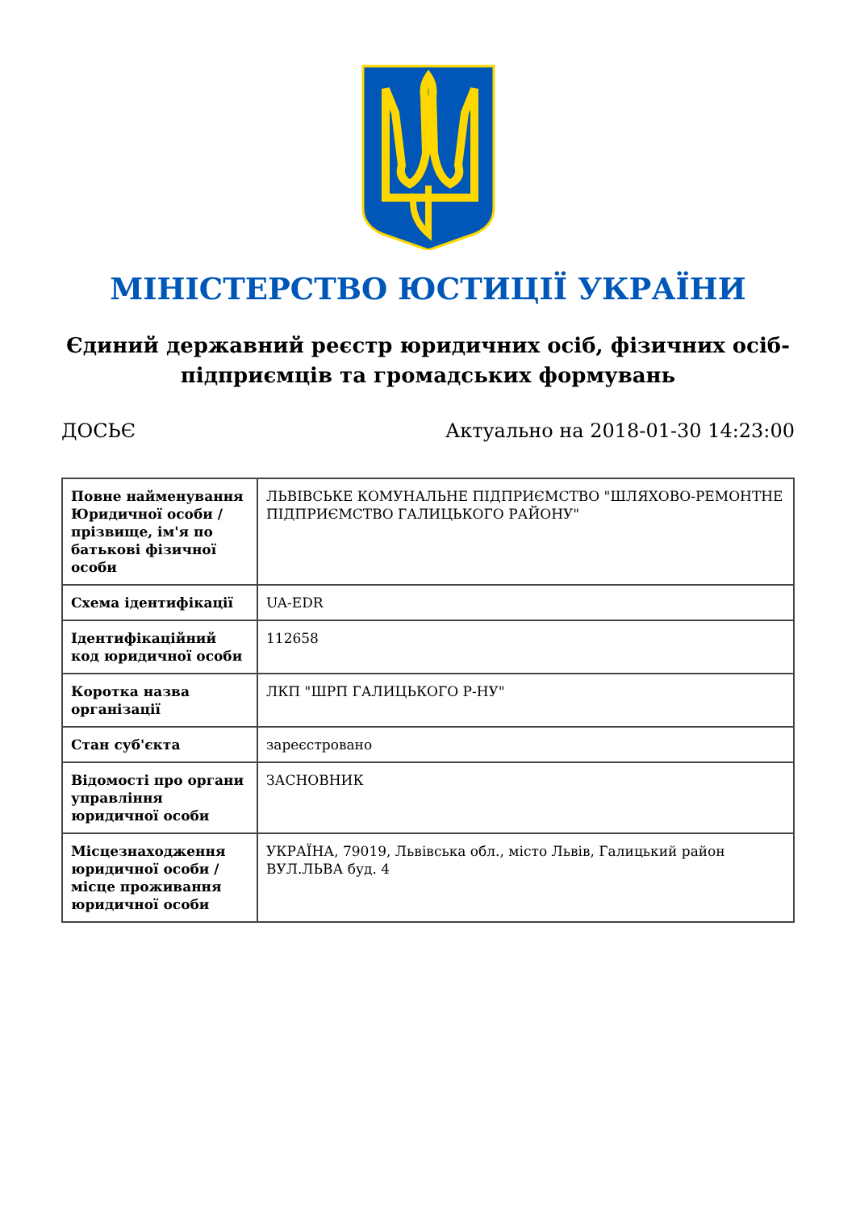МІНІСТЕРСТВО ЮСТИЦІЇ УКРАЇНИ
Єдиний державний реєстр юридичних осіб, фізичних осіб-підприємців та громадських формувань
ДОСЬЄ Актуально на 2018-01-30 14:23:00
| Повне найменування Юридичної особи / прізвище, ім'я по батькові фізичної особи | ЛЬВІВСЬКЕ КОМУНАЛЬНЕ ПІДПРИЄМСТВО "ШЛЯХОВО-РЕМОНТНЕ ПІДПРИЄМСТВО ГАЛИЦЬКОГО РАЙОНУ" |
| Схема ідентифікації | UA-EDR |
| Ідентифікаційний код юридичної особи | 112658 |
| Коротка назва організації | ЛКП "ШРП ГАЛИЦЬКОГО Р-НУ" |
| Стан суб'єкта | зареєстровано |
| Відомості про органи управління юридичної особи | ЗАСНОВНИК |
| Місцезнаходження юридичної особи / місце проживання юридичної особи | УКРАЇНА, 79019, Львівська обл., місто Львів, Галицький район ВУЛ.ЛЬВА буд. 4 |